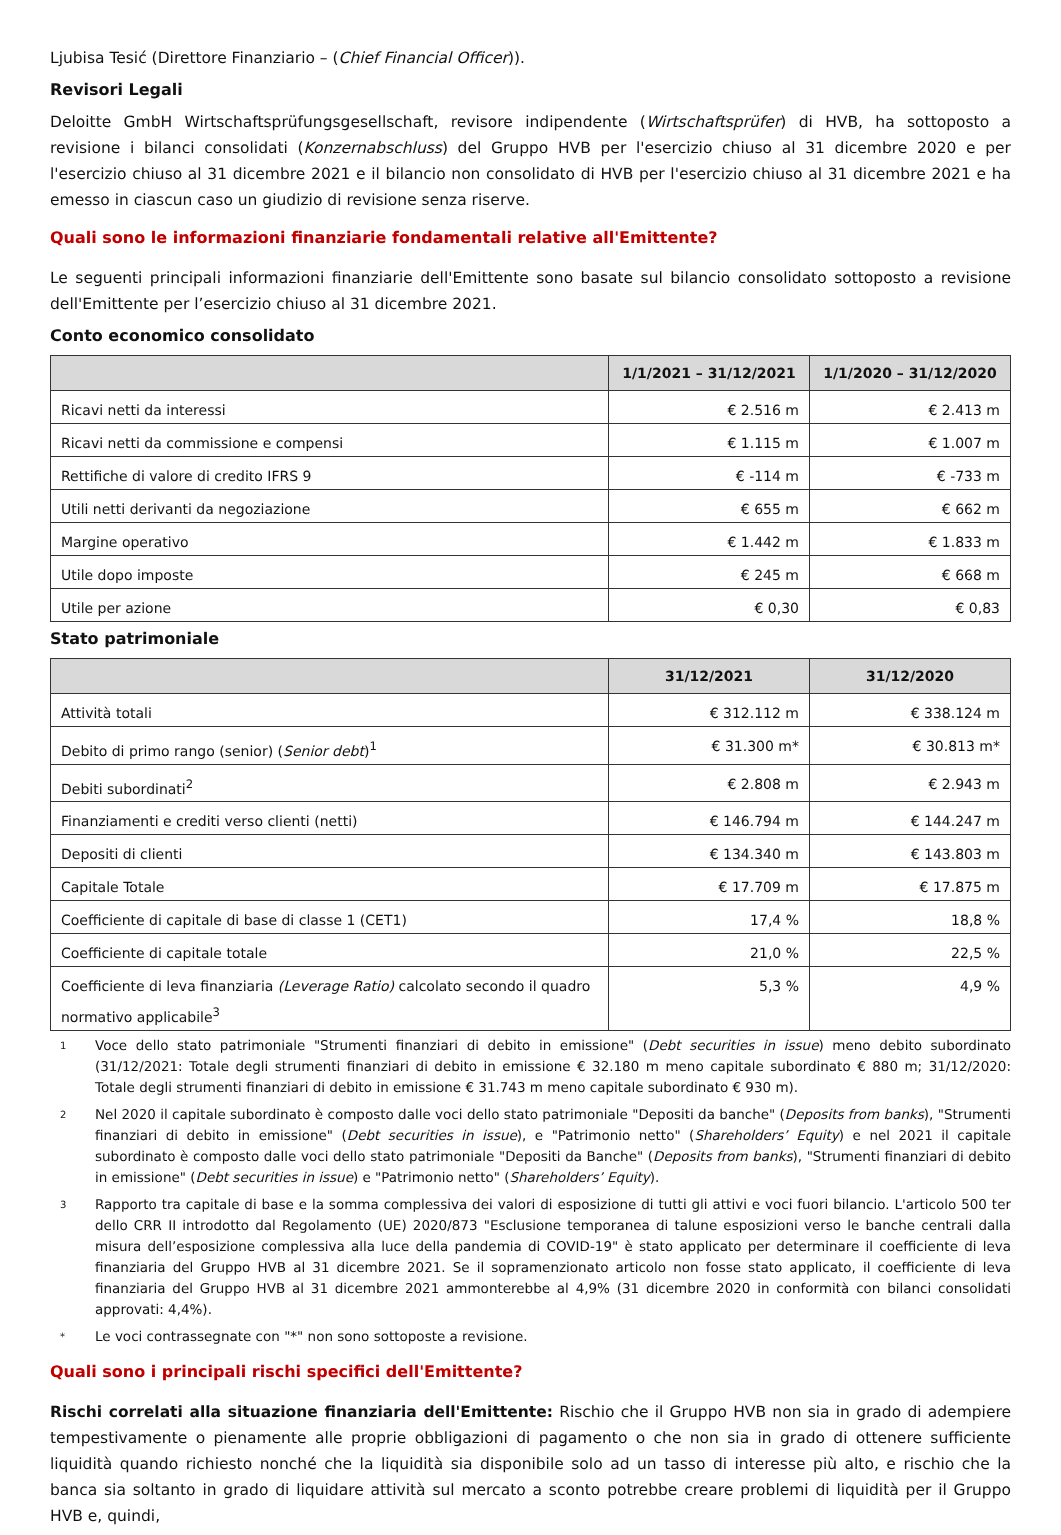Ljubisa Tesić (Direttore Finanziario – (Chief Financial Officer)).
Revisori Legali
Deloitte GmbH Wirtschaftsprüfungsgesellschaft, revisore indipendente (Wirtschaftsprüfer) di HVB, ha sottoposto a revisione i bilanci consolidati (Konzernabschluss) del Gruppo HVB per l'esercizio chiuso al 31 dicembre 2020 e per l'esercizio chiuso al 31 dicembre 2021 e il bilancio non consolidato di HVB per l'esercizio chiuso al 31 dicembre 2021 e ha emesso in ciascun caso un giudizio di revisione senza riserve.
Quali sono le informazioni finanziarie fondamentali relative all'Emittente?
Le seguenti principali informazioni finanziarie dell'Emittente sono basate sul bilancio consolidato sottoposto a revisione dell'Emittente per l’esercizio chiuso al 31 dicembre 2021.
Conto economico consolidato
| | 1/1/2021 – 31/12/2021 | 1/1/2020 – 31/12/2020 |
| --- | --- | --- |
| Ricavi netti da interessi | € 2.516 m | € 2.413 m |
| Ricavi netti da commissione e compensi | € 1.115 m | € 1.007 m |
| Rettifiche di valore di credito IFRS 9 | € -114 m | € -733 m |
| Utili netti derivanti da negoziazione | € 655 m | € 662 m |
| Margine operativo | € 1.442 m | € 1.833 m |
| Utile dopo imposte | € 245 m | € 668 m |
| Utile per azione | € 0,30 | € 0,83 |
Stato patrimoniale
| | 31/12/2021 | 31/12/2020 |
| --- | --- | --- |
| Attività totali | € 312.112 m | € 338.124 m |
| Debito di primo rango (senior) ( Senior debt )<sup>1</sup> | € 31.300 m* | € 30.813 m* |
| Debiti subordinati<sup>2</sup> | € 2.808 m | € 2.943 m |
| Finanziamenti e crediti verso clienti (netti) | € 146.794 m | € 144.247 m |
| Depositi di clienti | € 134.340 m | € 143.803 m |
| Capitale Totale | € 17.709 m | € 17.875 m |
| Coefficiente di capitale di base di classe 1 (CET1) | 17,4 % | 18,8 % |
| Coefficiente di capitale totale | 21,0 % | 22,5 % |
| Coefficiente di leva finanziaria (Leverage Ratio) calcolato secondo il quadro normativo applicabile<sup>3</sup> | 5,3 % | 4,9 % |
1 Voce dello stato patrimoniale "Strumenti finanziari di debito in emissione" (Debt securities in issue) meno debito subordinato (31/12/2021: Totale degli strumenti finanziari di debito in emissione € 32.180 m meno capitale subordinato € 880 m; 31/12/2020: Totale degli strumenti finanziari di debito in emissione € 31.743 m meno capitale subordinato € 930 m).
2 Nel 2020 il capitale subordinato è composto dalle voci dello stato patrimoniale "Depositi da banche" (Deposits from banks), "Strumenti finanziari di debito in emissione" (Debt securities in issue), e "Patrimonio netto" (Shareholders’ Equity) e nel 2021 il capitale subordinato è composto dalle voci dello stato patrimoniale "Depositi da Banche" (Deposits from banks), "Strumenti finanziari di debito in emissione" (Debt securities in issue) e "Patrimonio netto" (Shareholders’ Equity).
3 Rapporto tra capitale di base e la somma complessiva dei valori di esposizione di tutti gli attivi e voci fuori bilancio. L'articolo 500 ter dello CRR II introdotto dal Regolamento (UE) 2020/873 "Esclusione temporanea di talune esposizioni verso le banche centrali dalla misura dell’esposizione complessiva alla luce della pandemia di COVID-19" è stato applicato per determinare il coefficiente di leva finanziaria del Gruppo HVB al 31 dicembre 2021. Se il sopramenzionato articolo non fosse stato applicato, il coefficiente di leva finanziaria del Gruppo HVB al 31 dicembre 2021 ammonterebbe al 4,9% (31 dicembre 2020 in conformità con bilanci consolidati approvati: 4,4%).
* Le voci contrassegnate con "*" non sono sottoposte a revisione.
Quali sono i principali rischi specifici dell'Emittente?
Rischi correlati alla situazione finanziaria dell'Emittente: Rischio che il Gruppo HVB non sia in grado di adempiere tempestivamente o pienamente alle proprie obbligazioni di pagamento o che non sia in grado di ottenere sufficiente liquidità quando richiesto nonché che la liquidità sia disponibile solo ad un tasso di interesse più alto, e rischio che la banca sia soltanto in grado di liquidare attività sul mercato a sconto potrebbe creare problemi di liquidità per il Gruppo HVB e, quindi,